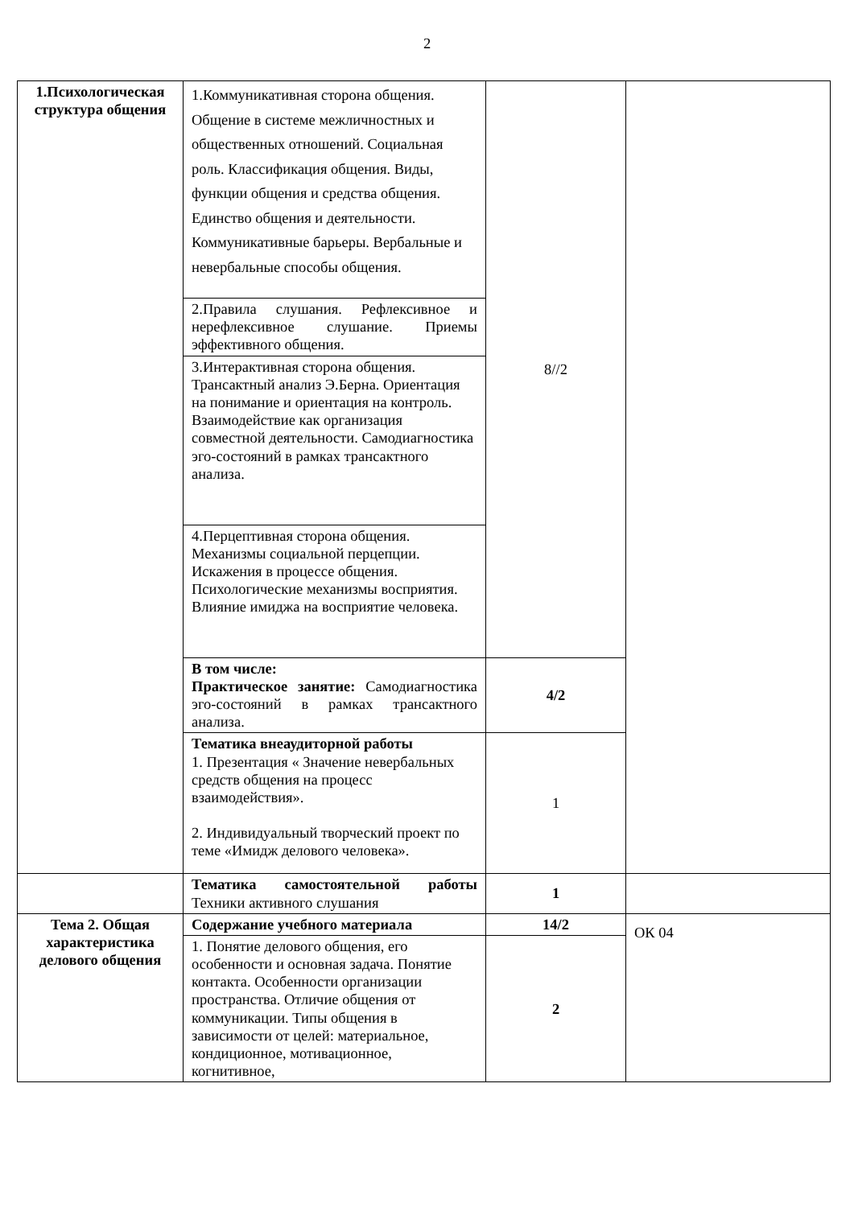2
| 1.Психологическая структура общения | 1.Коммуникативная сторона общения. Общение в системе межличностных и общественных отношений. Социальная роль. Классификация общения. Виды, функции общения и средства общения. Единство общения и деятельности. Коммуникативные барьеры. Вербальные и невербальные способы общения. | 8//2 | |
| | 2.Правила слушания. Рефлексивное и нерефлексивное слушание. Приемы эффективного общения. | | |
| | 3.Интерактивная сторона общения. Трансактный анализ Э.Берна. Ориентация на понимание и ориентация на контроль. Взаимодействие как организация совместной деятельности. Самодиагностика эго-состояний в рамках трансактного анализа. | | |
| | 4.Перцептивная сторона общения. Механизмы социальной перцепции. Искажения в процессе общения. Психологические механизмы восприятия. Влияние имиджа на восприятие человека. | | |
| | В том числе: Практическое занятие: Самодиагностика эго-состояний в рамках трансактного анализа. | 4/2 | |
| | Тематика внеаудиторной работы 1. Презентация « Значение невербальных средств общения на процесс взаимодействия». 2. Индивидуальный творческий проект по теме «Имидж делового человека». | 1 | |
| | Тематика самостоятельной работы Техники активного слушания | 1 | |
| Тема 2. Общая характеристика делового общения | Содержание учебного материала | 14/2 | ОК 04 |
| | 1. Понятие делового общения, его особенности и основная задача. Понятие контакта. Особенности организации пространства. Отличие общения от коммуникации. Типы общения в зависимости от целей: материальное, кондиционное, мотивационное, когнитивное, | 2 | |